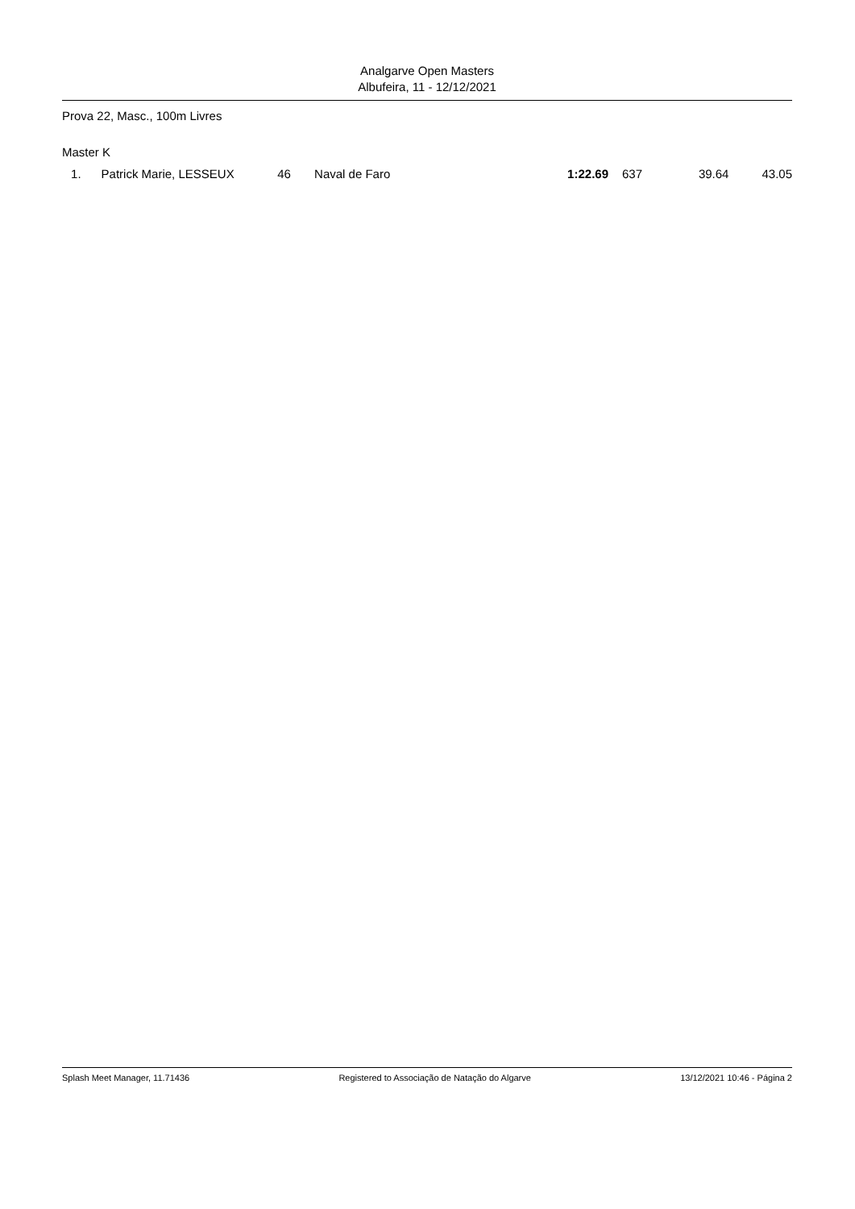Analgarve Open Masters
Albufeira, 11 - 12/12/2021
Prova 22, Masc., 100m Livres
Master K
| 1. | Patrick Marie, LESSEUX | 46 | Naval de Faro | 1:22.69 | 637 | 39.64 | 43.05 |
Splash Meet Manager, 11.71436 Registered to Associação de Natação do Algarve 13/12/2021 10:46 - Página 2